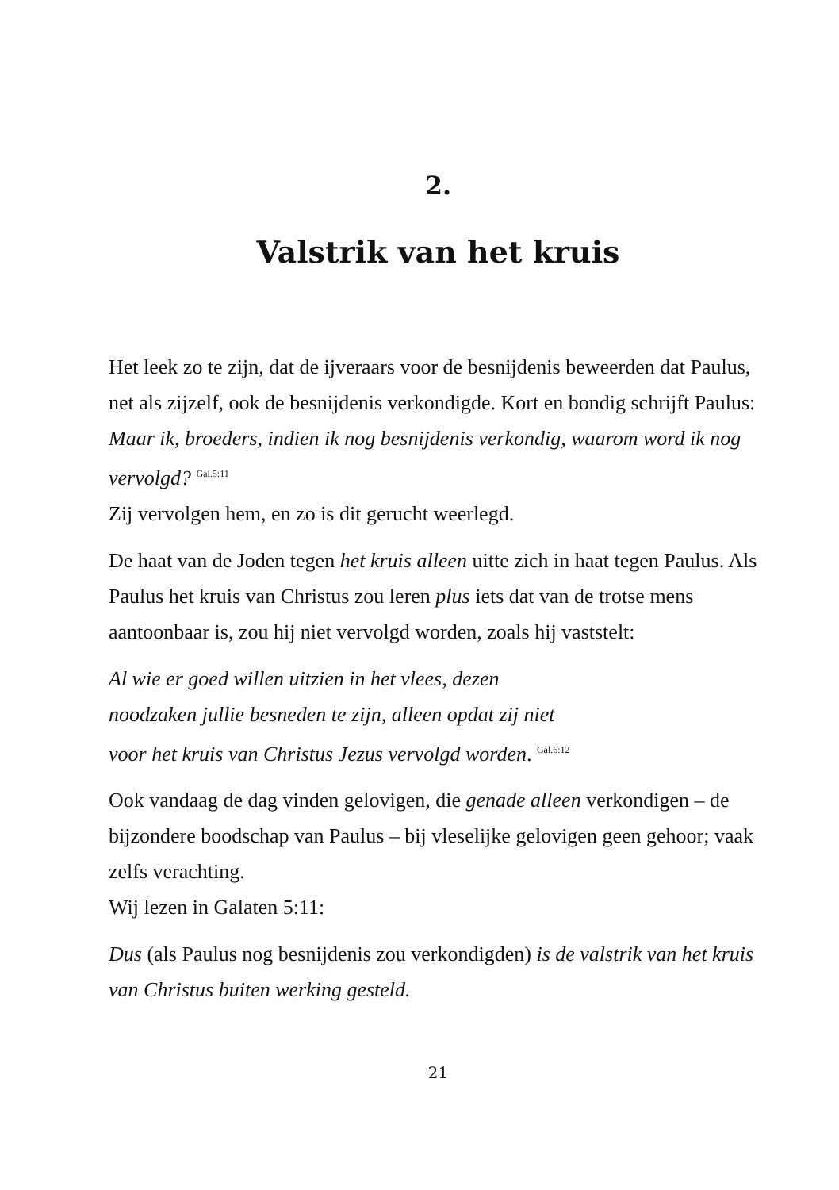2.
Valstrik van het kruis
Het leek zo te zijn, dat de ijveraars voor de besnijdenis beweerden dat Paulus, net als zijzelf, ook de besnijdenis verkondigde. Kort en bondig schrijft Paulus: Maar ik, broeders, indien ik nog besnijdenis verkondig, waarom word ik nog vervolgd? <sup>Gal.5:11</sup>
Zij vervolgen hem, en zo is dit gerucht weerlegd.
De haat van de Joden tegen het kruis alleen uitte zich in haat tegen Paulus. Als Paulus het kruis van Christus zou leren plus iets dat van de trotse mens aantoonbaar is, zou hij niet vervolgd worden, zoals hij vaststelt:
Al wie er goed willen uitzien in het vlees, dezen
noodzaken jullie besneden te zijn, alleen opdat zij niet
voor het kruis van Christus Jezus vervolgd worden. <sup>Gal.6:12</sup>
Ook vandaag de dag vinden gelovigen, die genade alleen verkondigen – de bijzondere boodschap van Paulus – bij vleselijke gelovigen geen gehoor; vaak zelfs verachting.
Wij lezen in Galaten 5:11:
Dus (als Paulus nog besnijdenis zou verkondigden) is de valstrik van het kruis van Christus buiten werking gesteld.
21